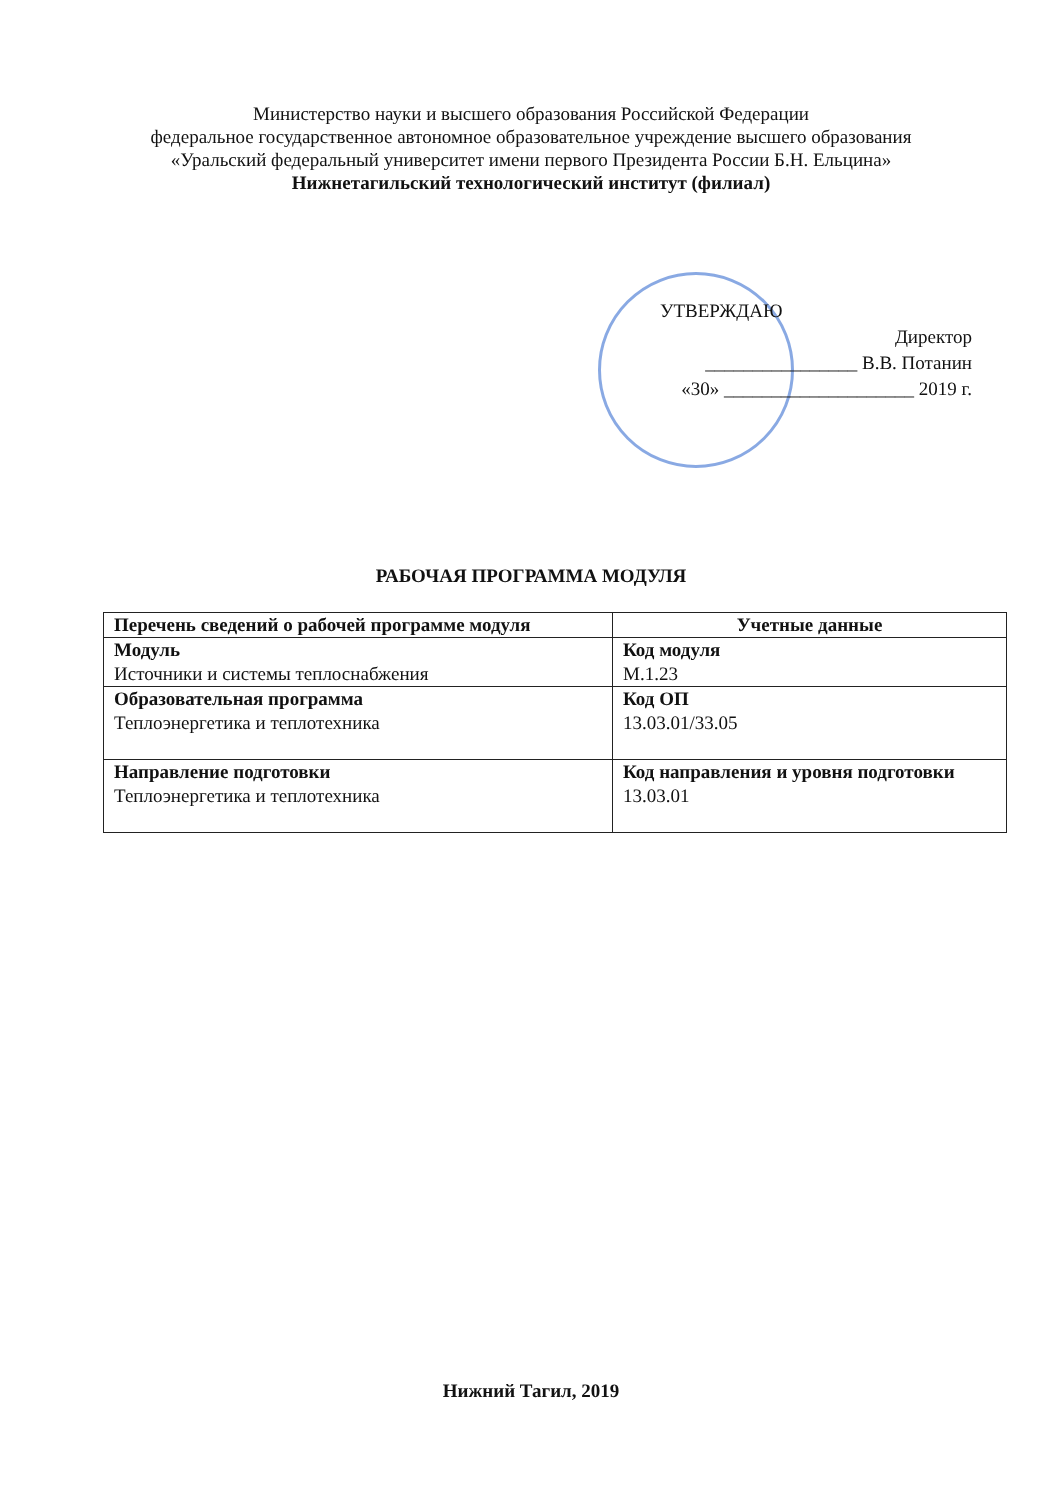Министерство науки и высшего образования Российской Федерации
федеральное государственное автономное образовательное учреждение высшего образования
«Уральский федеральный университет имени первого Президента России Б.Н. Ельцина»
Нижнетагильский технологический институт (филиал)
УТВЕРЖДАЮ
Директор
________________ В.В. Потанин
«30» ____________________ 2019 г.
РАБОЧАЯ ПРОГРАММА МОДУЛЯ
| Перечень сведений о рабочей программе модуля | Учетные данные |
| --- | --- |
| Модуль Источники и системы теплоснабжения | Код модуля М.1.23 |
| Образовательная программа Теплоэнергетика и теплотехника | Код ОП 13.03.01/33.05 |
| Направление подготовки Теплоэнергетика и теплотехника | Код направления и уровня подготовки 13.03.01 |
Нижний Тагил, 2019